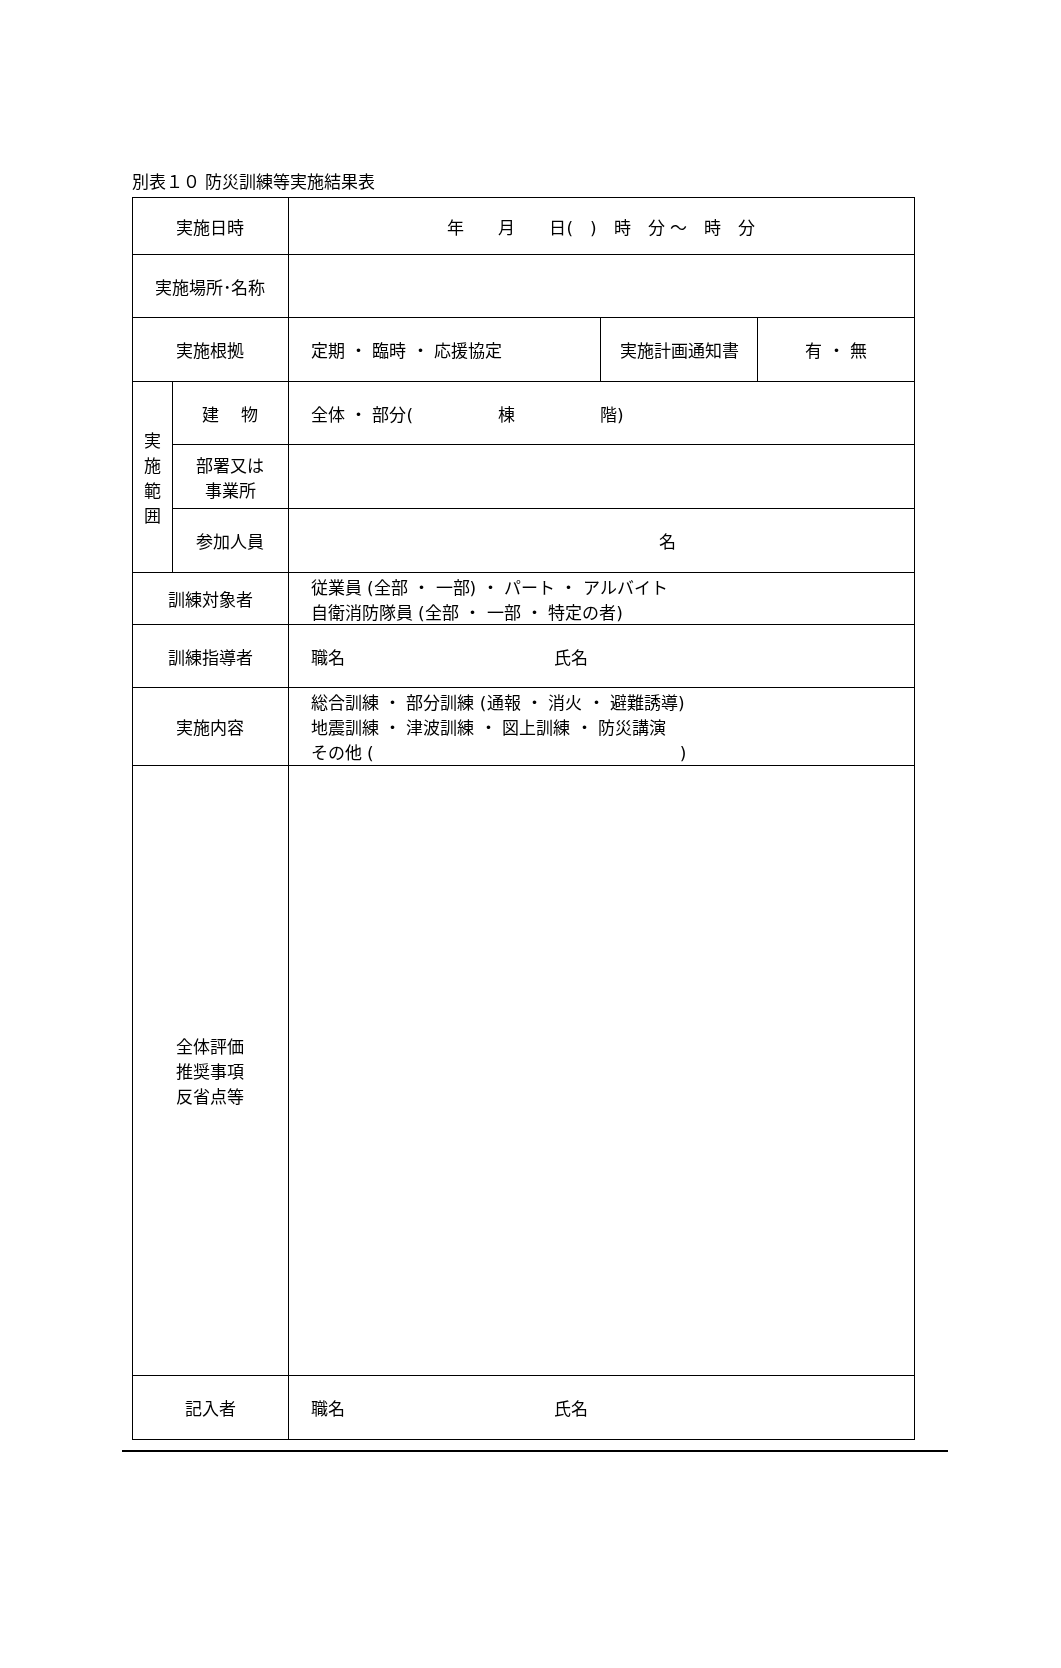別表１０ 防災訓練等実施結果表
| 実施日時 | | 年 月 日( ) 時 分 ～ 時 分 | | |
| 実施場所･名称 | | | | |
| 実施根拠 | | 定期 ・ 臨時 ・ 応援協定 | 実施計画通知書 | 有 ・ 無 |
| 実 施 範 囲 | 建 物 | 全体 ・ 部分( 棟 階) | | |
| | 部署又は 事業所 | | | |
| | 参加人員 | 名 | | |
| 訓練対象者 | | 従業員 (全部 ・ 一部) ・ パート ・ アルバイト 自衛消防隊員 (全部 ・ 一部 ・ 特定の者) | | |
| 訓練指導者 | | 職名 氏名 | | |
| 実施内容 | | 総合訓練 ・ 部分訓練 (通報 ・ 消火 ・ 避難誘導) 地震訓練 ・ 津波訓練 ・ 図上訓練 ・ 防災講演 その他 ( ) | | |
| 全体評価 推奨事項 反省点等 | | | | |
| 記入者 | | 職名 氏名 | | |